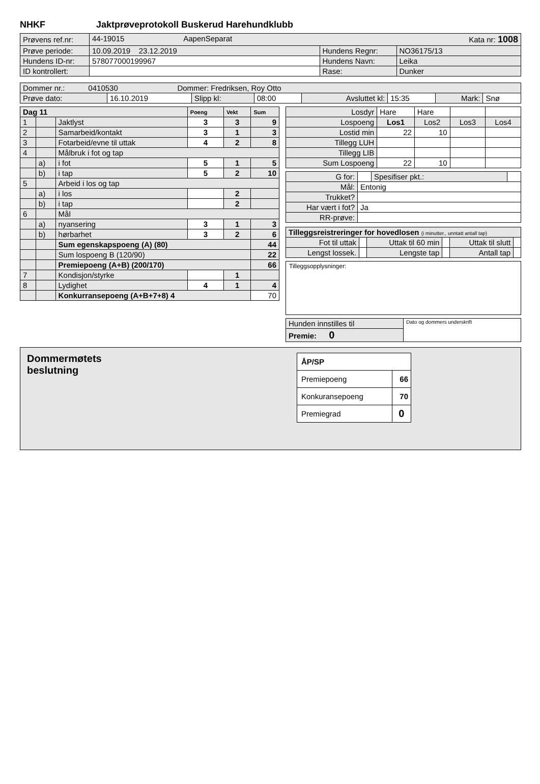NHKF Jaktprøveprotokoll Buskerud Harehundklubb
| Prøvens ref.nr: | 44-19015 AapenSeparat Kata nr: 1008 | | |
| Prøve periode: | 10.09.2019 23.12.2019 | Hundens Regnr: | NO36175/13 |
| Hundens ID-nr: | 578077000199967 | Hundens Navn: | Leika |
| ID kontrollert: | | Rase: | Dunker |
| Dommer nr.: 0410530 Dommer: Fredriksen, Roy Otto | | | | | | | |
| Prøve dato: | 16.10.2019 | Slipp kl: | 08:00 | Avsluttet kl: | 15:35 | Mark: | Snø |
| Dag 11 | | | Poeng | Vekt | Sum |
| 1 | | Jaktlyst | 3 | 3 | 9 |
| 2 | | Samarbeid/kontakt | 3 | 1 | 3 |
| 3 | | Fotarbeid/evne til uttak | 4 | 2 | 8 |
| 4 | | Målbruk i fot og tap | | | |
| | a) | i fot | 5 | 1 | 5 |
| | b) | i tap | 5 | 2 | 10 |
| 5 | | Arbeid i los og tap | | | |
| | a) | i los | | 2 | |
| | b) | i tap | | 2 | |
| 6 | | Mål | | | |
| | a) | nyansering | 3 | 1 | 3 |
| | b) | hørbarhet | 3 | 2 | 6 |
| | | Sum egenskapspoeng (A) (80) | | | 44 |
| | | Sum lospoeng B (120/90) | | | 22 |
| | | Premiepoeng (A+B) (200/170) | | | 66 |
| 7 | | Kondisjon/styrke | | 1 | |
| 8 | | Lydighet | 4 | 1 | 4 |
| | | Konkurransepoeng (A+B+7+8) 4 | | | 70 |
| Losdyr | Hare | Hare | | |
| Lospoeng | Los1 | Los2 | Los3 | Los4 |
| Lostid min | 22 | 10 | | |
| Tillegg LUH | | | | |
| Tillegg LIB | | | | |
| Sum Lospoeng | 22 | 10 | | |
| G for: | | Spesifiser pkt.: | |
| Mål: | Entonig | | |
| Trukket? | | | |
| Har vært i fot? | Ja | | |
| RR-prøve: | | | |
| Tilleggsreistreringer for hovedlosen (i minutter., unntatt antall tap) | | | | | |
| Fot til uttak | | Uttak til 60 min | | Uttak til slutt | |
| Lengst lossek. | | Lengste tap | | Antall tap | |
Tilleggsopplysninger:
| Hunden innstilles til | Dato og dommers underskrift |
| Premie: 0 | |
Dommermøtets
beslutning
| ÅP/SP | |
| Premiepoeng | 66 |
| Konkuransepoeng | 70 |
| Premiegrad | 0 |